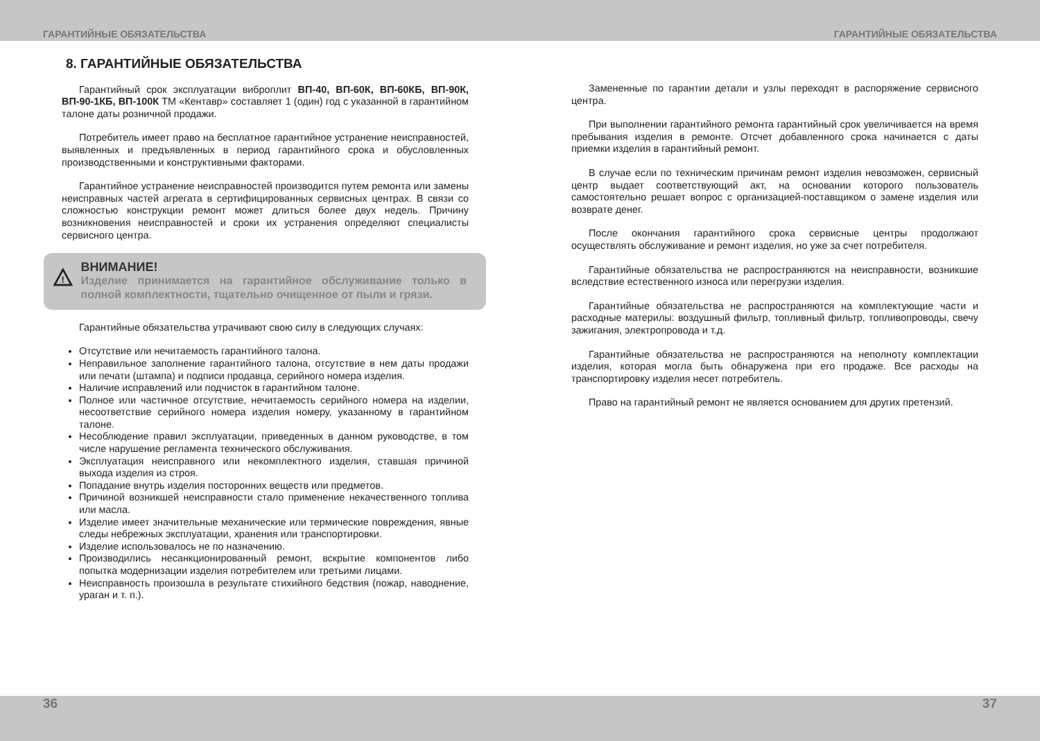ГАРАНТИЙНЫЕ ОБЯЗАТЕЛЬСТВА ГАРАНТИЙНЫЕ ОБЯЗАТЕЛЬСТВА
8. ГАРАНТИЙНЫЕ ОБЯЗАТЕЛЬСТВА
Гарантийный срок эксплуатации виброплит ВП-40, ВП-60К, ВП-60КБ, ВП-90К, ВП-90-1КБ, ВП-100К ТМ «Кентавр» составляет 1 (один) год с указанной в гарантийном талоне даты розничной продажи.
Потребитель имеет право на бесплатное гарантийное устранение неисправностей, выявленных и предъявленных в период гарантийного срока и обусловленных производственными и конструктивными факторами.
Гарантийное устранение неисправностей производится путем ремонта или замены неисправных частей агрегата в сертифицированных сервисных центрах. В связи со сложностью конструкции ремонт может длиться более двух недель. Причину возникновения неисправностей и сроки их устранения определяют специалисты сервисного центра.
!
ВНИМАНИЕ!
Изделие принимается на гарантийное обслуживание только в полной комплектности, тщательно очищенное от пыли и грязи.
Гарантийные обязательства утрачивают свою силу в следующих случаях:
Отсутствие или нечитаемость гарантийного талона.
Неправильное заполнение гарантийного талона, отсутствие в нем даты продажи или печати (штампа) и подписи продавца, серийного номера изделия.
Наличие исправлений или подчисток в гарантийном талоне.
Полное или частичное отсутствие, нечитаемость серийного номера на изделии, несоответствие серийного номера изделия номеру, указанному в гарантийном талоне.
Несоблюдение правил эксплуатации, приведенных в данном руководстве, в том числе нарушение регламента технического обслуживания.
Эксплуатация неисправного или некомплектного изделия, ставшая причиной выхода изделия из строя.
Попадание внутрь изделия посторонних веществ или предметов.
Причиной возникшей неисправности стало применение некачественного топлива или масла.
Изделие имеет значительные механические или термические повреждения, явные следы небрежных эксплуатации, хранения или транспортировки.
Изделие использовалось не по назначению.
Производились несанкционированный ремонт, вскрытие компонентов либо попытка модернизации изделия потребителем или третьими лицами.
Неисправность произошла в результате стихийного бедствия (пожар, наводнение, ураган и т. п.).
Замененные по гарантии детали и узлы переходят в распоряжение сервисного центра.
При выполнении гарантийного ремонта гарантийный срок увеличивается на время пребывания изделия в ремонте. Отсчет добавленного срока начинается с даты приемки изделия в гарантийный ремонт.
В случае если по техническим причинам ремонт изделия невозможен, сервисный центр выдает соответствующий акт, на основании которого пользователь самостоятельно решает вопрос с организацией-поставщиком о замене изделия или возврате денег.
После окончания гарантийного срока сервисные центры продолжают осуществлять обслуживание и ремонт изделия, но уже за счет потребителя.
Гарантийные обязательства не распространяются на неисправности, возникшие вследствие естественного износа или перегрузки изделия.
Гарантийные обязательства не распространяются на комплектующие части и расходные материлы: воздушный фильтр, топливный фильтр, топливопроводы, свечу зажигания, электропровода и т.д.
Гарантийные обязательства не распространяются на неполноту комплектации изделия, которая могла быть обнаружена при его продаже. Все расходы на транспортировку изделия несет потребитель.
Право на гарантийный ремонт не является основанием для других претензий.
36 37